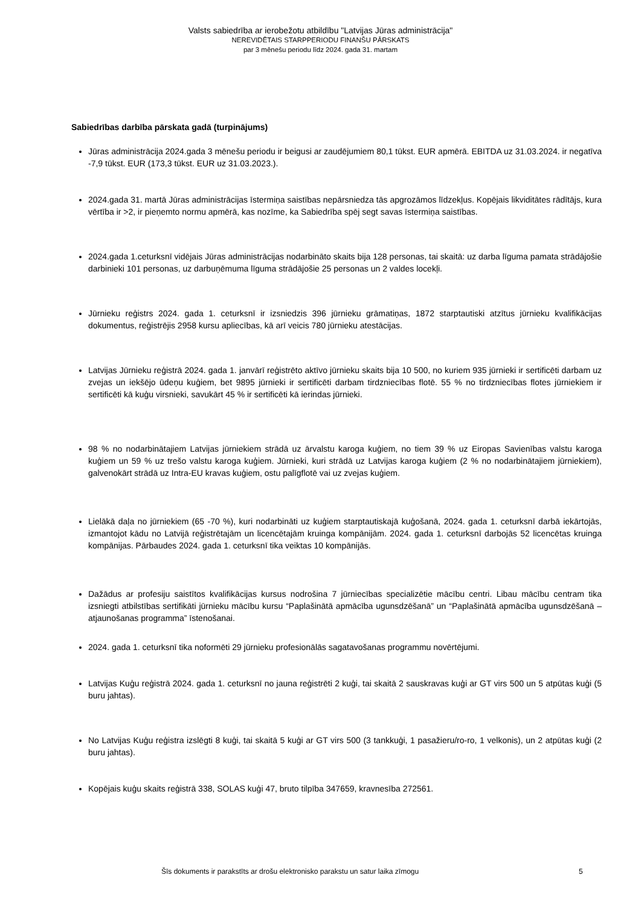Valsts sabiedrība ar ierobežotu atbildību "Latvijas Jūras administrācija"
NEREVIDĒTAIS STARPPERIODU FINANŠU PĀRSKATS
par 3 mēnešu periodu līdz 2024. gada 31. martam
Sabiedrības darbība pārskata gadā (turpinājums)
Jūras administrācija 2024.gada 3 mēnešu periodu ir beigusi ar zaudējumiem 80,1 tūkst. EUR apmērā. EBITDA uz 31.03.2024. ir negatīva -7,9 tūkst. EUR (173,3 tūkst. EUR uz 31.03.2023.).
2024.gada 31. martā Jūras administrācijas īstermiņa saistības nepārsniedza tās apgrozāmos līdzekļus. Kopējais likviditātes rādītājs, kura vērtība ir >2, ir pieņemto normu apmērā, kas nozīme, ka Sabiedrība spēj segt savas īstermiņa saistības.
2024.gada 1.ceturksnī vidējais Jūras administrācijas nodarbināto skaits bija 128 personas, tai skaitā: uz darba līguma pamata strādājošie darbinieki 101 personas, uz darbuņēmuma līguma strādājošie 25 personas un 2 valdes locekļi.
Jūrnieku reģistrs 2024. gada 1. ceturksnī ir izsniedzis 396 jūrnieku grāmatiņas, 1872 starptautiski atzītus jūrnieku kvalifikācijas dokumentus, reģistrējis 2958 kursu apliecības, kā arī veicis 780 jūrnieku atestācijas.
Latvijas Jūrnieku reģistrā 2024. gada 1. janvārī reģistrēto aktīvo jūrnieku skaits bija 10 500, no kuriem 935 jūrnieki ir sertificēti darbam uz zvejas un iekšējo ūdeņu kuģiem, bet 9895 jūrnieki ir sertificēti darbam tirdzniecības flotē. 55 % no tirdzniecības flotes jūrniekiem ir sertificēti kā kuģu virsnieki, savukārt 45 % ir sertificēti kā ierindas jūrnieki.
98 % no nodarbinātajiem Latvijas jūrniekiem strādā uz ārvalstu karoga kuģiem, no tiem 39 % uz Eiropas Savienības valstu karoga kuģiem un 59 % uz trešo valstu karoga kuģiem. Jūrnieki, kuri strādā uz Latvijas karoga kuģiem (2 % no nodarbinātajiem jūrniekiem), galvenokārt strādā uz Intra-EU kravas kuģiem, ostu palīgflotē vai uz zvejas kuģiem.
Lielākā daļa no jūrniekiem (65 -70 %), kuri nodarbināti uz kuģiem starptautiskajā kuģošanā, 2024. gada 1. ceturksnī darbā iekārtojās, izmantojot kādu no Latvijā reģistrētajām un licencētajām kruinga kompānijām. 2024. gada 1. ceturksnī darbojās 52 licencētas kruinga kompānijas. Pārbaudes 2024. gada 1. ceturksnī tika veiktas 10 kompānijās.
Dažādus ar profesiju saistītos kvalifikācijas kursus nodrošina 7 jūrniecības specializētie mācību centri. Libau mācību centram tika izsniegti atbilstības sertifikāti jūrnieku mācību kursu “Paplašinātā apmācība ugunsdzēšanā” un “Paplašinātā apmācība ugunsdzēšanā – atjaunošanas programma” īstenošanai.
2024. gada 1. ceturksnī tika noformēti 29 jūrnieku profesionālās sagatavošanas programmu novērtējumi.
Latvijas Kuģu reģistrā 2024. gada 1. ceturksnī no jauna reģistrēti 2 kuģi, tai skaitā 2 sauskravas kuģi ar GT virs 500 un 5 atpūtas kuģi (5 buru jahtas).
No Latvijas Kuģu reģistra izslēgti 8 kuģi, tai skaitā 5 kuģi ar GT virs 500 (3 tankkuģi, 1 pasažieru/ro-ro, 1 velkonis), un 2 atpūtas kuģi (2 buru jahtas).
Kopējais kuģu skaits reģistrā 338, SOLAS kuģi 47, bruto tilpība 347659, kravnesība 272561.
Šīs dokuments ir parakstīts ar drošu elektronisko parakstu un satur laika zīmogu 5